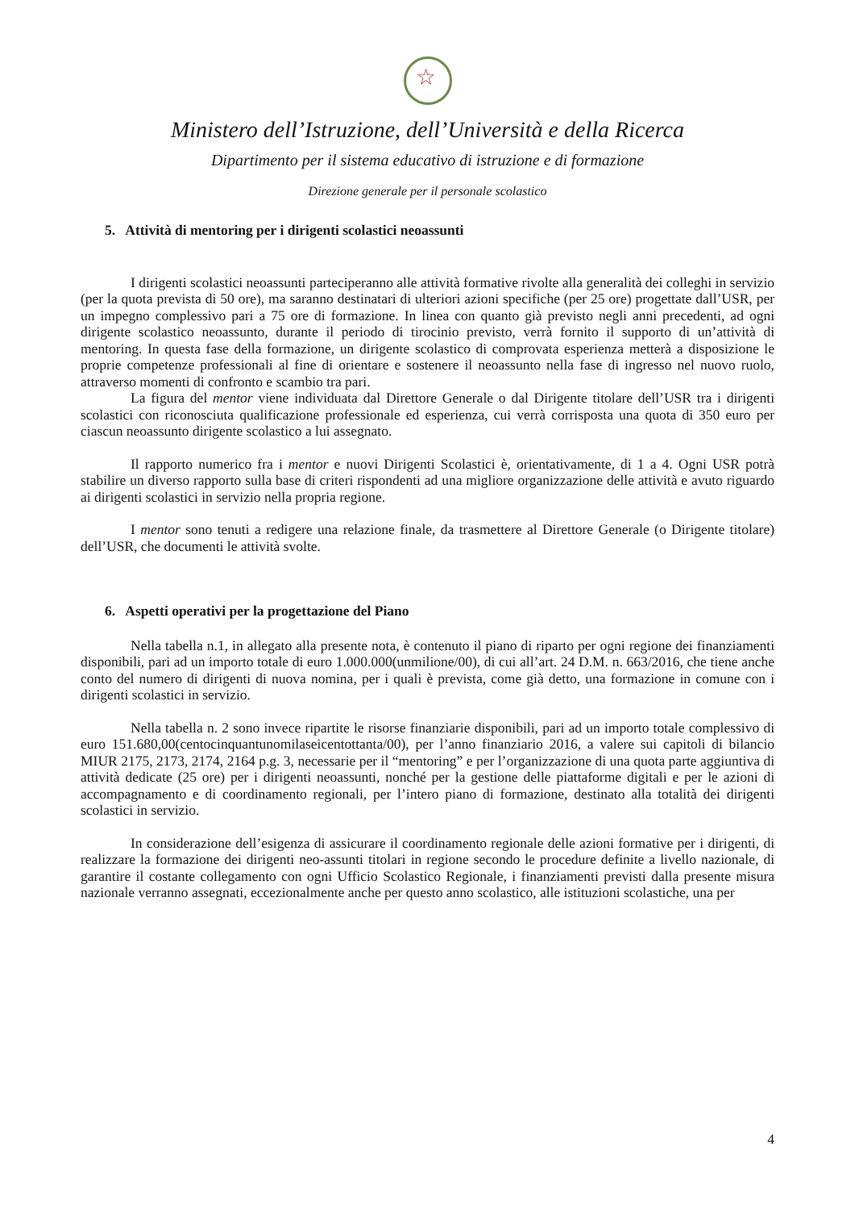☆
Ministero dell’Istruzione, dell’Università e della Ricerca
Dipartimento per il sistema educativo di istruzione e di formazione
Direzione generale per il personale scolastico
5. Attività di mentoring per i dirigenti scolastici neoassunti
I dirigenti scolastici neoassunti parteciperanno alle attività formative rivolte alla generalità dei colleghi in servizio (per la quota prevista di 50 ore), ma saranno destinatari di ulteriori azioni specifiche (per 25 ore) progettate dall’USR, per un impegno complessivo pari a 75 ore di formazione. In linea con quanto già previsto negli anni precedenti, ad ogni dirigente scolastico neoassunto, durante il periodo di tirocinio previsto, verrà fornito il supporto di un’attività di mentoring. In questa fase della formazione, un dirigente scolastico di comprovata esperienza metterà a disposizione le proprie competenze professionali al fine di orientare e sostenere il neoassunto nella fase di ingresso nel nuovo ruolo, attraverso momenti di confronto e scambio tra pari.
La figura del mentor viene individuata dal Direttore Generale o dal Dirigente titolare dell’USR tra i dirigenti scolastici con riconosciuta qualificazione professionale ed esperienza, cui verrà corrisposta una quota di 350 euro per ciascun neoassunto dirigente scolastico a lui assegnato.
Il rapporto numerico fra i mentor e nuovi Dirigenti Scolastici è, orientativamente, di 1 a 4. Ogni USR potrà stabilire un diverso rapporto sulla base di criteri rispondenti ad una migliore organizzazione delle attività e avuto riguardo ai dirigenti scolastici in servizio nella propria regione.
I mentor sono tenuti a redigere una relazione finale, da trasmettere al Direttore Generale (o Dirigente titolare) dell’USR, che documenti le attività svolte.
6. Aspetti operativi per la progettazione del Piano
Nella tabella n.1, in allegato alla presente nota, è contenuto il piano di riparto per ogni regione dei finanziamenti disponibili, pari ad un importo totale di euro 1.000.000(unmilione/00), di cui all’art. 24 D.M. n. 663/2016, che tiene anche conto del numero di dirigenti di nuova nomina, per i quali è prevista, come già detto, una formazione in comune con i dirigenti scolastici in servizio.
Nella tabella n. 2 sono invece ripartite le risorse finanziarie disponibili, pari ad un importo totale complessivo di euro 151.680,00(centocinquantunomilaseicentottanta/00), per l’anno finanziario 2016, a valere sui capitoli di bilancio MIUR 2175, 2173, 2174, 2164 p.g. 3, necessarie per il “mentoring” e per l’organizzazione di una quota parte aggiuntiva di attività dedicate (25 ore) per i dirigenti neoassunti, nonché per la gestione delle piattaforme digitali e per le azioni di accompagnamento e di coordinamento regionali, per l’intero piano di formazione, destinato alla totalità dei dirigenti scolastici in servizio.
In considerazione dell’esigenza di assicurare il coordinamento regionale delle azioni formative per i dirigenti, di realizzare la formazione dei dirigenti neo-assunti titolari in regione secondo le procedure definite a livello nazionale, di garantire il costante collegamento con ogni Ufficio Scolastico Regionale, i finanziamenti previsti dalla presente misura nazionale verranno assegnati, eccezionalmente anche per questo anno scolastico, alle istituzioni scolastiche, una per
4